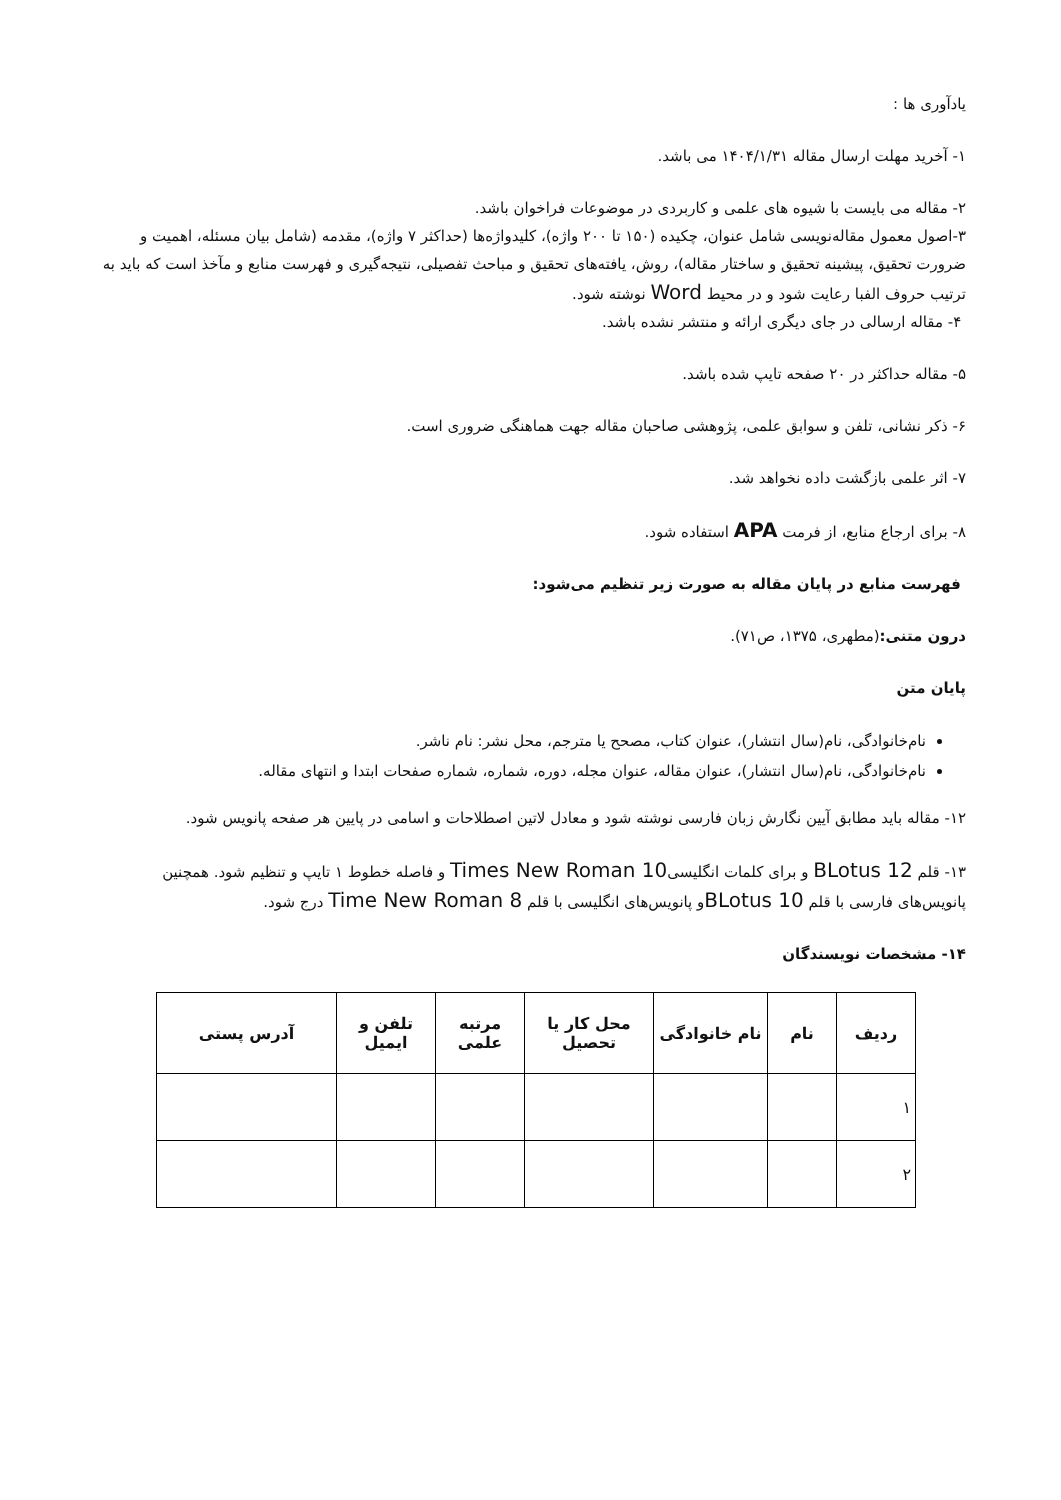یادآوری ها :
۱- آخرید مهلت ارسال مقاله ۱۴۰۴/۱/۳۱ می باشد.
۲- مقاله می بایست با شیوه های علمی و کاربردی در موضوعات فراخوان باشد.
۳-اصول معمول مقاله‌نویسی شامل عنوان، چکیده (۱۵۰ تا ۲۰۰ واژه)، کلیدواژه‌ها (حداکثر ۷ واژه)، مقدمه (شامل بیان مسئله، اهمیت و ضرورت تحقیق، پیشینه تحقیق و ساختار مقاله)، روش، یافته‌های تحقیق و مباحث تفصیلی، نتیجه‌گیری و فهرست منابع و مآخذ است که باید به ترتیب حروف الفبا رعایت شود و در محیط Word نوشته شود.
۴- مقاله ارسالی در جای دیگری ارائه و منتشر نشده باشد.
۵- مقاله حداکثر در ۲۰ صفحه تایپ شده باشد.
۶- ذکر نشانی، تلفن و سوابق علمی، پژوهشی صاحبان مقاله جهت هماهنگی ضروری است.
۷- اثر علمی بازگشت داده نخواهد شد.
۸- برای ارجاع منابع، از فرمت APA استفاده شود.
فهرست منابع در پایان مقاله به صورت زیر تنظیم می‌شود:
درون متنی:(مطهری، ۱۳۷۵، ص۷۱).
پایان متن
نام‌خانوادگی، نام(سال انتشار)، عنوان کتاب، مصحح یا مترجم، محل نشر: نام ناشر.
نام‌خانوادگی، نام(سال انتشار)، عنوان مقاله، عنوان مجله، دوره، شماره، شماره صفحات ابتدا و انتهای مقاله.
۱۲- مقاله باید مطابق آیین نگارش زبان فارسی نوشته شود و معادل لاتین اصطلاحات و اسامی در پایین هر صفحه پانویس شود.
۱۳- قلم BLotus 12 و برای کلمات انگلیسیTimes New Roman 10 و فاصله خطوط ۱ تایپ و تنظیم شود. همچنین پانویس‌های فارسی با قلم BLotus 10و پانویس‌های انگلیسی با قلم Time New Roman 8 درج شود.
۱۴- مشخصات نویسندگان
| ردیف | نام | نام خانوادگی | محل کار یا تحصیل | مرتبه علمی | تلفن و ایمیل | آدرس پستی |
| --- | --- | --- | --- | --- | --- | --- |
| ۱ | | | | | | |
| ۲ | | | | | | |